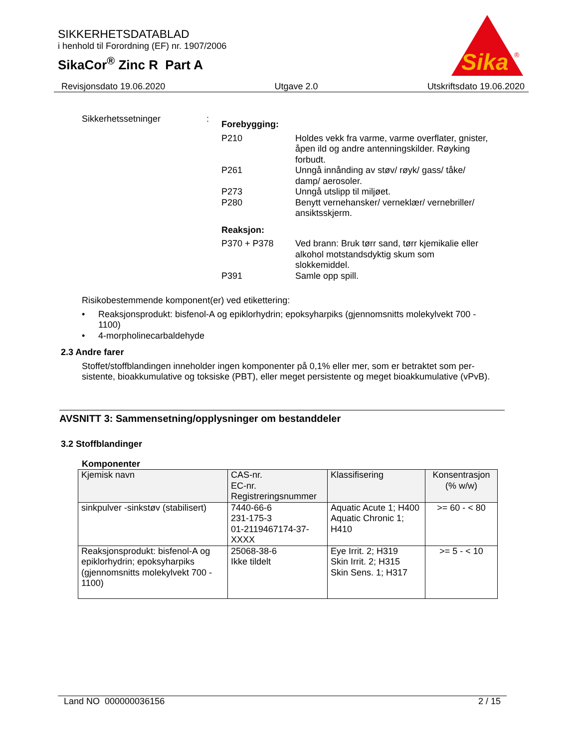SIKKERHETSDATABLAD
i henhold til Forordning (EF) nr. 1907/2006
SikaCor<sup>®</sup> Zinc R Part A
Sika
®
Revisjonsdato 19.06.2020 Utgave 2.0 Utskriftsdato 19.06.2020
Sikkerhetssetninger :
Forebygging:
P210 Holdes vekk fra varme, varme overflater, gnister, åpen ild og andre antenningskilder. Røyking forbudt.
P261 Unngå innånding av støv/ røyk/ gass/ tåke/ damp/ aerosoler.
P273 Unngå utslipp til miljøet.
P280 Benytt vernehansker/ verneklær/ vernebriller/ ansiktsskjerm.
Reaksjon:
P370 + P378 Ved brann: Bruk tørr sand, tørr kjemikalie eller alkohol motstandsdyktig skum som slokkemiddel.
P391 Samle opp spill.
Risikobestemmende komponent(er) ved etikettering:
• Reaksjonsprodukt: bisfenol-A og epiklorhydrin; epoksyharpiks (gjennomsnitts molekylvekt 700 - 1100)
• 4-morpholinecarbaldehyde
2.3 Andre farer
Stoffet/stoffblandingen inneholder ingen komponenter på 0,1% eller mer, som er betraktet som per-sistente, bioakkumulative og toksiske (PBT), eller meget persistente og meget bioakkumulative (vPvB).
AVSNITT 3: Sammensetning/opplysninger om bestanddeler
3.2 Stoffblandinger
Komponenter
| Kjemisk navn | CAS-nr. EC-nr. Registreringsnummer | Klassifisering | Konsentrasjon (% w/w) |
| --- | --- | --- | --- |
| sinkpulver -sinkstøv (stabilisert) | 7440-66-6 231-175-3 01-2119467174-37-XXXX | Aquatic Acute 1; H400 Aquatic Chronic 1; H410 | >= 60 - < 80 |
| Reaksjonsprodukt: bisfenol-A og epiklorhydrin; epoksyharpiks (gjennomsnitts molekylvekt 700 - 1100) | 25068-38-6 Ikke tildelt | Eye Irrit. 2; H319 Skin Irrit. 2; H315 Skin Sens. 1; H317 | >= 5 - < 10 |
Land NO 000000036156 2 / 15